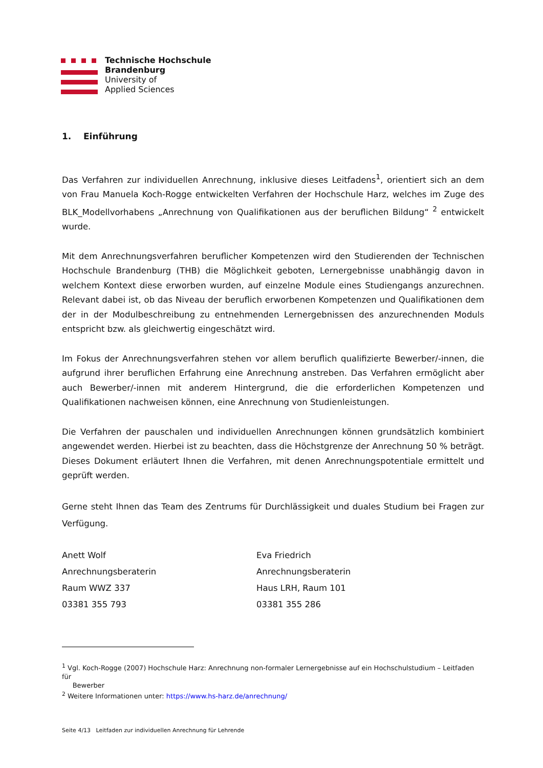Technische Hochschule
Brandenburg
University of
Applied Sciences
1. Einführung
Das Verfahren zur individuellen Anrechnung, inklusive dieses Leitfadens<sup>1</sup>, orientiert sich an dem von Frau Manuela Koch-Rogge entwickelten Verfahren der Hochschule Harz, welches im Zuge des BLK_Modellvorhabens „Anrechnung von Qualifikationen aus der beruflichen Bildung“ <sup>2</sup> entwickelt wurde.
Mit dem Anrechnungsverfahren beruflicher Kompetenzen wird den Studierenden der Technischen Hochschule Brandenburg (THB) die Möglichkeit geboten, Lernergebnisse unabhängig davon in welchem Kontext diese erworben wurden, auf einzelne Module eines Studiengangs anzurechnen. Relevant dabei ist, ob das Niveau der beruflich erworbenen Kompetenzen und Qualifikationen dem der in der Modulbeschreibung zu entnehmenden Lernergebnissen des anzurechnenden Moduls entspricht bzw. als gleichwertig eingeschätzt wird.
Im Fokus der Anrechnungsverfahren stehen vor allem beruflich qualifizierte Bewerber/-innen, die aufgrund ihrer beruflichen Erfahrung eine Anrechnung anstreben. Das Verfahren ermöglicht aber auch Bewerber/-innen mit anderem Hintergrund, die die erforderlichen Kompetenzen und Qualifikationen nachweisen können, eine Anrechnung von Studienleistungen.
Die Verfahren der pauschalen und individuellen Anrechnungen können grundsätzlich kombiniert angewendet werden. Hierbei ist zu beachten, dass die Höchstgrenze der Anrechnung 50 % beträgt. Dieses Dokument erläutert Ihnen die Verfahren, mit denen Anrechnungspotentiale ermittelt und geprüft werden.
Gerne steht Ihnen das Team des Zentrums für Durchlässigkeit und duales Studium bei Fragen zur Verfügung.
Anett Wolf
Anrechnungsberaterin
Raum WWZ 337
03381 355 793
Eva Friedrich
Anrechnungsberaterin
Haus LRH, Raum 101
03381 355 286
<sup>1</sup> Vgl. Koch-Rogge (2007) Hochschule Harz: Anrechnung non-formaler Lernergebnisse auf ein Hochschulstudium – Leitfaden für
Bewerber
<sup>2</sup> Weitere Informationen unter: https://www.hs-harz.de/anrechnung/
Seite 4/13 Leitfaden zur individuellen Anrechnung für Lehrende